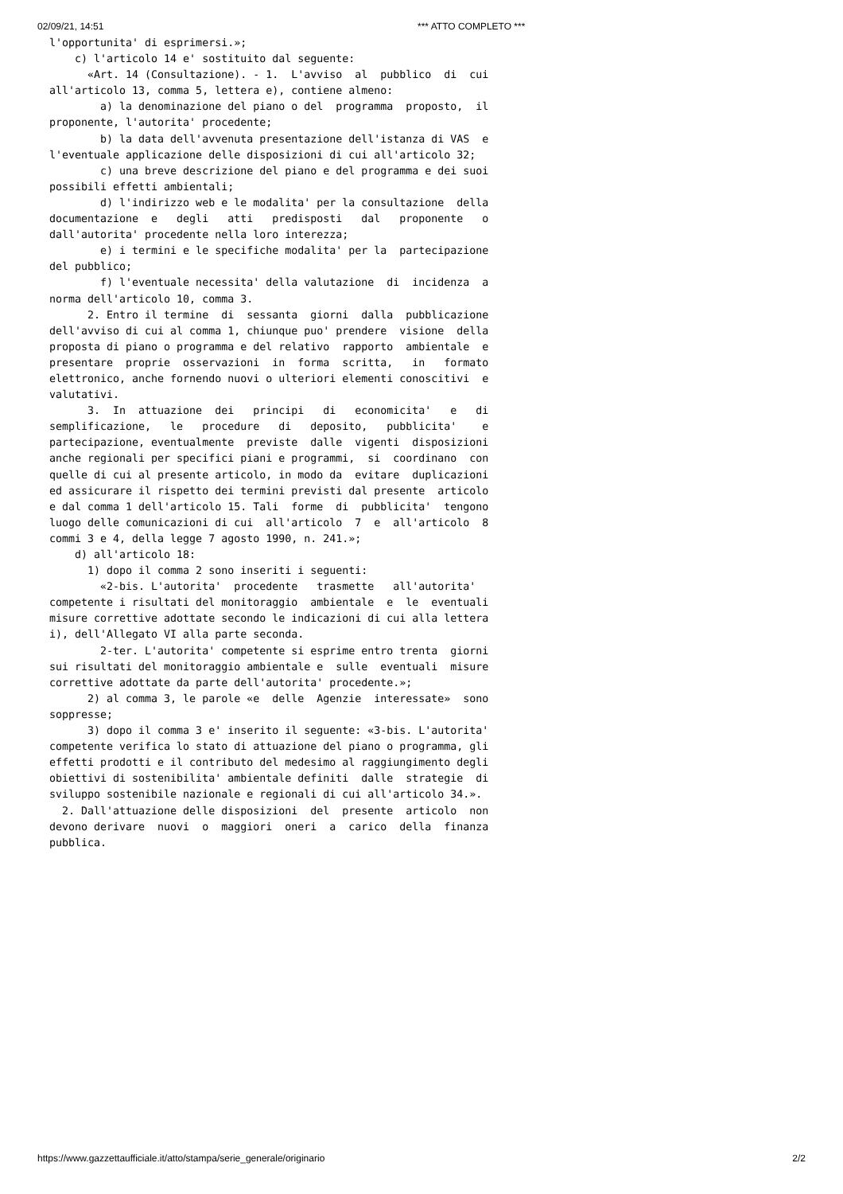02/09/21, 14:51 *** ATTO COMPLETO ***
l'opportunita' di esprimersi.»;
    c) l'articolo 14 e' sostituito dal seguente:
      «Art. 14 (Consultazione). - 1.  L'avviso  al  pubblico  di  cui
all'articolo 13, comma 5, lettera e), contiene almeno:
        a) la denominazione del piano o del  programma  proposto,  il
proponente, l'autorita' procedente;
        b) la data dell'avvenuta presentazione dell'istanza di VAS  e
l'eventuale applicazione delle disposizioni di cui all'articolo 32;
        c) una breve descrizione del piano e del programma e dei suoi
possibili effetti ambientali;
        d) l'indirizzo web e le modalita' per la consultazione  della
documentazione  e   degli   atti   predisposti   dal   proponente   o
dall'autorita' procedente nella loro interezza;
        e) i termini e le specifiche modalita' per la  partecipazione
del pubblico;
        f) l'eventuale necessita' della valutazione  di  incidenza  a
norma dell'articolo 10, comma 3.
      2. Entro il termine  di  sessanta  giorni  dalla  pubblicazione
dell'avviso di cui al comma 1, chiunque puo' prendere  visione  della
proposta di piano o programma e del relativo  rapporto  ambientale  e
presentare  proprie  osservazioni  in  forma  scritta,   in   formato
elettronico, anche fornendo nuovi o ulteriori elementi conoscitivi  e
valutativi.
      3.  In  attuazione  dei   principi   di   economicita'   e   di
semplificazione,   le   procedure   di   deposito,   pubblicita'    e
partecipazione, eventualmente  previste  dalle  vigenti  disposizioni
anche regionali per specifici piani e programmi,  si  coordinano  con
quelle di cui al presente articolo, in modo da  evitare  duplicazioni
ed assicurare il rispetto dei termini previsti dal presente  articolo
e dal comma 1 dell'articolo 15. Tali  forme  di  pubblicita'  tengono
luogo delle comunicazioni di cui  all'articolo  7  e  all'articolo  8
commi 3 e 4, della legge 7 agosto 1990, n. 241.»;
    d) all'articolo 18:
      1) dopo il comma 2 sono inseriti i seguenti:
        «2-bis. L'autorita'  procedente   trasmette   all'autorita'
competente i risultati del monitoraggio  ambientale  e  le  eventuali
misure correttive adottate secondo le indicazioni di cui alla lettera
i), dell'Allegato VI alla parte seconda.
        2-ter. L'autorita' competente si esprime entro trenta  giorni
sui risultati del monitoraggio ambientale e  sulle  eventuali  misure
correttive adottate da parte dell'autorita' procedente.»;
      2) al comma 3, le parole «e  delle  Agenzie  interessate»  sono
soppresse;
      3) dopo il comma 3 e' inserito il seguente: «3-bis. L'autorita'
competente verifica lo stato di attuazione del piano o programma, gli
effetti prodotti e il contributo del medesimo al raggiungimento degli
obiettivi di sostenibilita' ambientale definiti  dalle  strategie  di
sviluppo sostenibile nazionale e regionali di cui all'articolo 34.».
  2. Dall'attuazione delle disposizioni  del  presente  articolo  non
devono derivare  nuovi  o  maggiori  oneri  a  carico  della  finanza
pubblica.
https://www.gazzettaufficiale.it/atto/stampa/serie_generale/originario 2/2